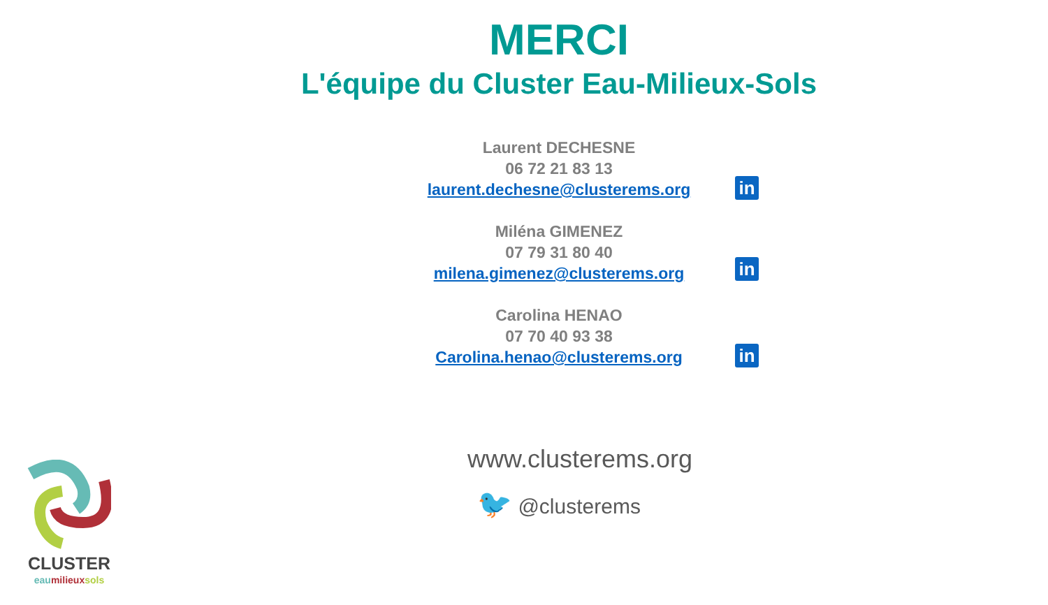MERCI
L'équipe du Cluster Eau-Milieux-Sols
Laurent DECHESNE
06 72 21 83 13
laurent.dechesne@clusterems.org
in
Miléna GIMENEZ
07 79 31 80 40
milena.gimenez@clusterems.org
in
Carolina HENAO
07 70 40 93 38
Carolina.henao@clusterems.org
in
www.clusterems.org
🐦 @clusterems
CLUSTER
eau milieux sols